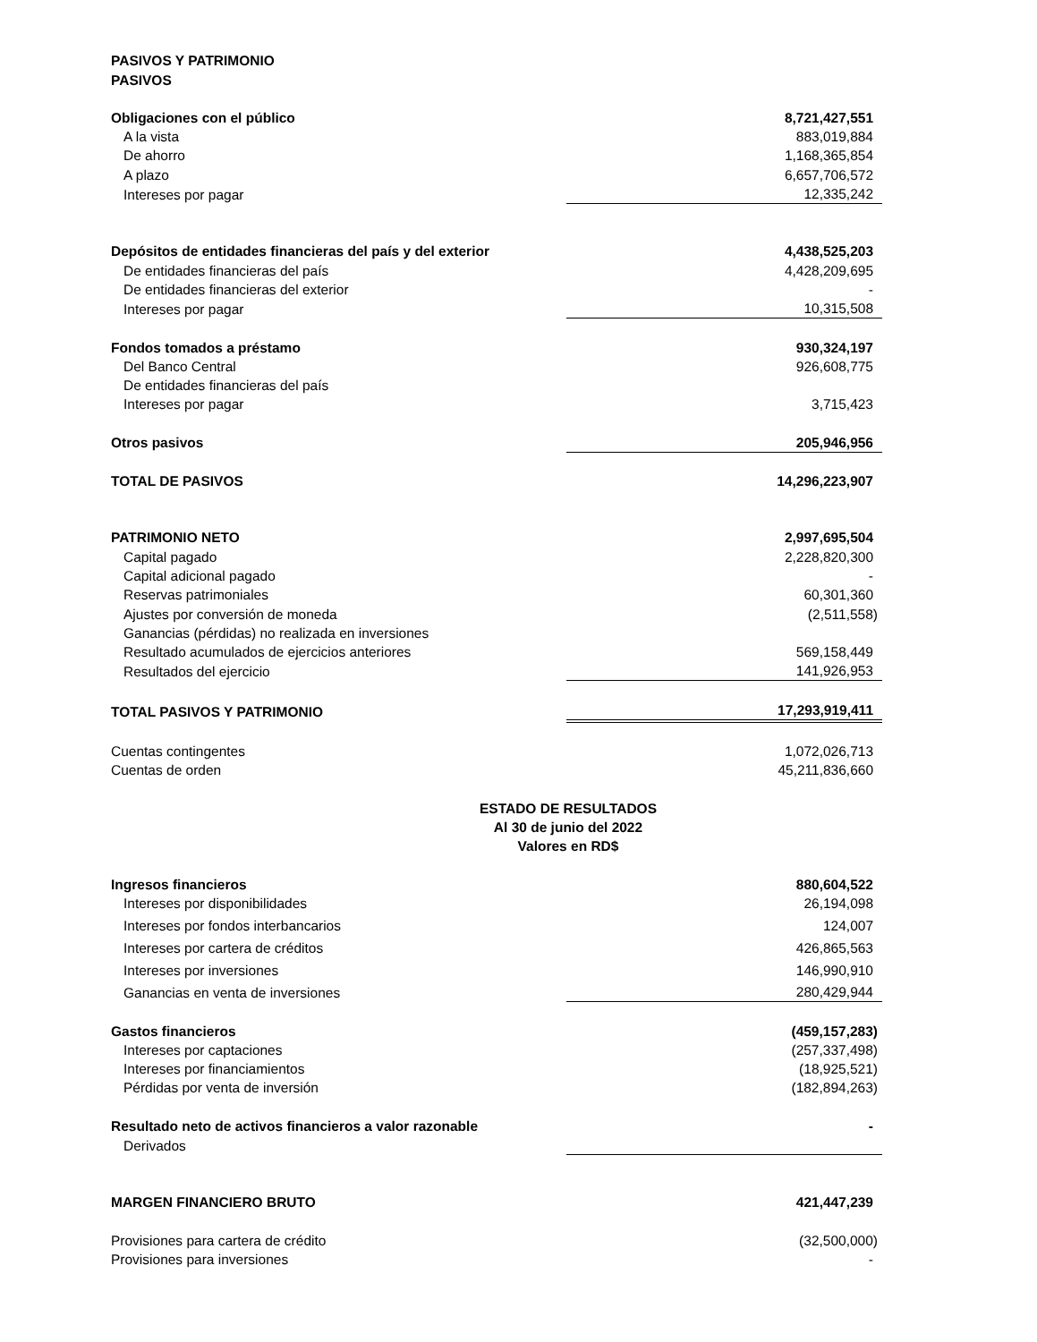| PASIVOS Y PATRIMONIO | |
| PASIVOS | |
| Obligaciones con el público | 8,721,427,551 |
| A la vista | 883,019,884 |
| De ahorro | 1,168,365,854 |
| A plazo | 6,657,706,572 |
| Intereses por pagar | 12,335,242 |
| Depósitos de entidades financieras del país y del exterior | 4,438,525,203 |
| De entidades financieras del país | 4,428,209,695 |
| De entidades financieras del exterior | - |
| Intereses por pagar | 10,315,508 |
| Fondos tomados a préstamo | 930,324,197 |
| Del Banco Central | 926,608,775 |
| De entidades financieras del país | |
| Intereses por pagar | 3,715,423 |
| Otros pasivos | 205,946,956 |
| TOTAL DE PASIVOS | 14,296,223,907 |
| PATRIMONIO NETO | 2,997,695,504 |
| Capital pagado | 2,228,820,300 |
| Capital adicional pagado | - |
| Reservas patrimoniales | 60,301,360 |
| Ajustes por conversión de moneda | (2,511,558) |
| Ganancias (pérdidas) no realizada en inversiones | |
| Resultado acumulados de ejercicios anteriores | 569,158,449 |
| Resultados del ejercicio | 141,926,953 |
| TOTAL PASIVOS Y PATRIMONIO | 17,293,919,411 |
| Cuentas contingentes | 1,072,026,713 |
| Cuentas de orden | 45,211,836,660 |
| ESTADO DE RESULTADOS | |
| Al 30 de junio del 2022 | |
| Valores en RD$ | |
| Ingresos financieros | 880,604,522 |
| Intereses por disponibilidades | 26,194,098 |
| Intereses por fondos interbancarios | 124,007 |
| Intereses por cartera de créditos | 426,865,563 |
| Intereses por inversiones | 146,990,910 |
| Ganancias en venta de inversiones | 280,429,944 |
| Gastos financieros | (459,157,283) |
| Intereses por captaciones | (257,337,498) |
| Intereses por financiamientos | (18,925,521) |
| Pérdidas por venta de inversión | (182,894,263) |
| Resultado neto de activos financieros a valor razonable | - |
| Derivados | |
| MARGEN FINANCIERO BRUTO | 421,447,239 |
| Provisiones para cartera de crédito | (32,500,000) |
| Provisiones para inversiones | - |